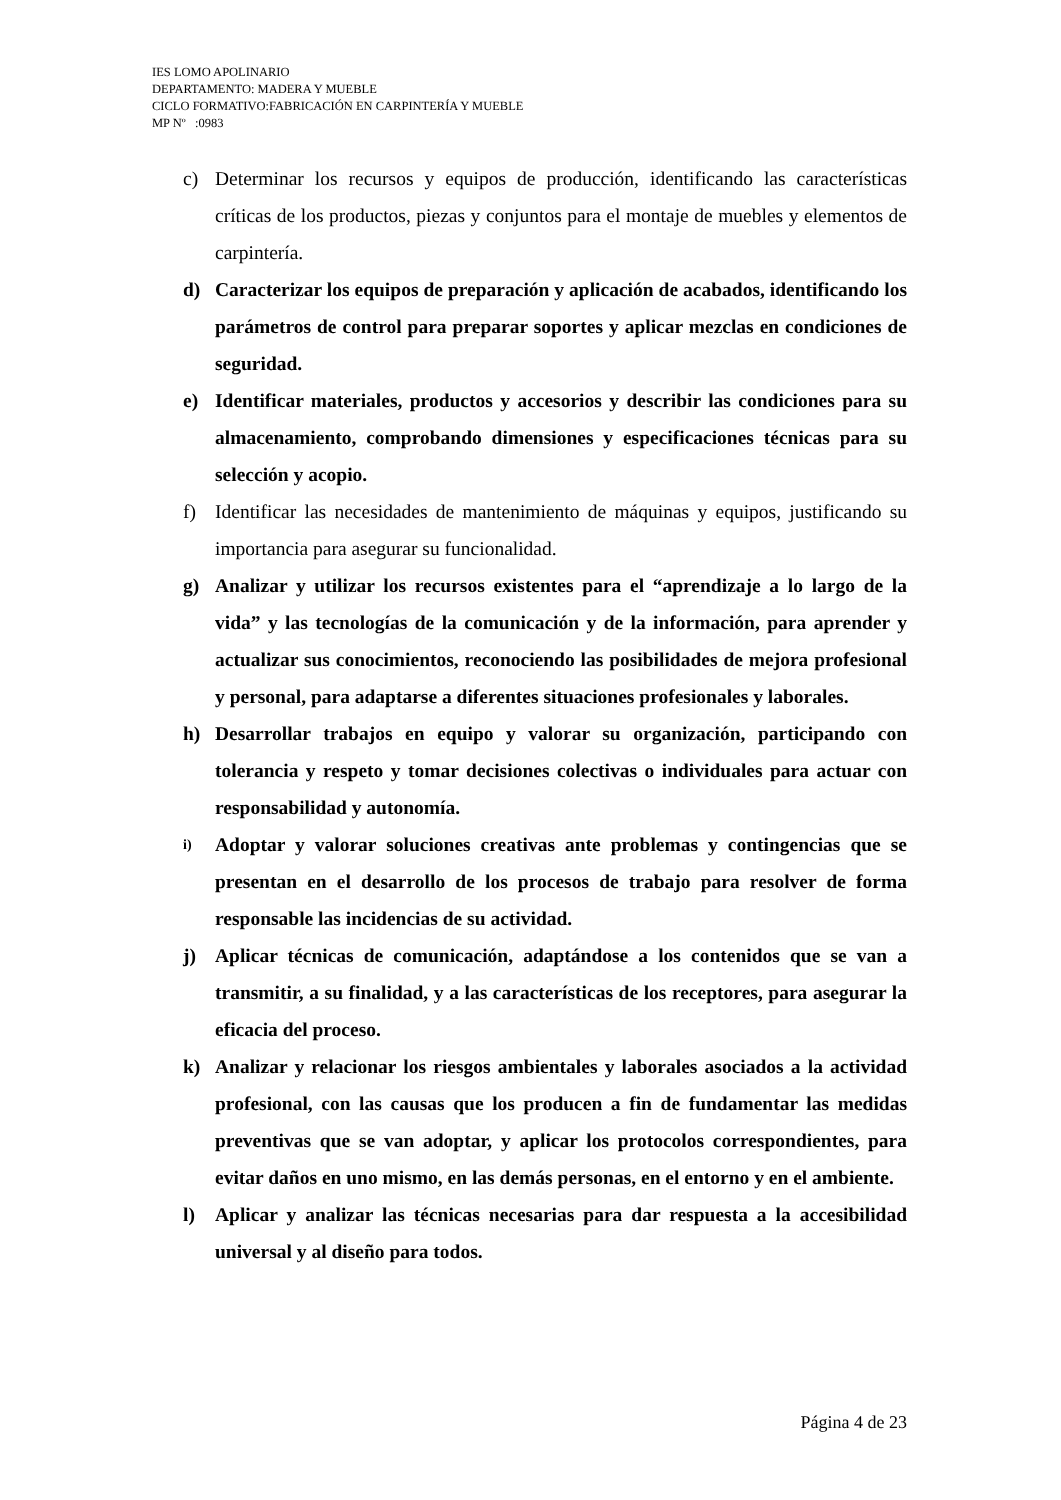IES LOMO APOLINARIO
DEPARTAMENTO: MADERA Y MUEBLE
CICLO FORMATIVO:FABRICACIÓN EN CARPINTERÍA Y MUEBLE
MP Nº :0983
c) Determinar los recursos y equipos de producción, identificando las características críticas de los productos, piezas y conjuntos para el montaje de muebles y elementos de carpintería.
d) Caracterizar los equipos de preparación y aplicación de acabados, identificando los parámetros de control para preparar soportes y aplicar mezclas en condiciones de seguridad.
e) Identificar materiales, productos y accesorios y describir las condiciones para su almacenamiento, comprobando dimensiones y especificaciones técnicas para su selección y acopio.
f) Identificar las necesidades de mantenimiento de máquinas y equipos, justificando su importancia para asegurar su funcionalidad.
g) Analizar y utilizar los recursos existentes para el “aprendizaje a lo largo de la vida” y las tecnologías de la comunicación y de la información, para aprender y actualizar sus conocimientos, reconociendo las posibilidades de mejora profesional y personal, para adaptarse a diferentes situaciones profesionales y laborales.
h) Desarrollar trabajos en equipo y valorar su organización, participando con tolerancia y respeto y tomar decisiones colectivas o individuales para actuar con responsabilidad y autonomía.
i) Adoptar y valorar soluciones creativas ante problemas y contingencias que se presentan en el desarrollo de los procesos de trabajo para resolver de forma responsable las incidencias de su actividad.
j) Aplicar técnicas de comunicación, adaptándose a los contenidos que se van a transmitir, a su finalidad, y a las características de los receptores, para asegurar la eficacia del proceso.
k) Analizar y relacionar los riesgos ambientales y laborales asociados a la actividad profesional, con las causas que los producen a fin de fundamentar las medidas preventivas que se van adoptar, y aplicar los protocolos correspondientes, para evitar daños en uno mismo, en las demás personas, en el entorno y en el ambiente.
l) Aplicar y analizar las técnicas necesarias para dar respuesta a la accesibilidad universal y al diseño para todos.
Página 4 de 23